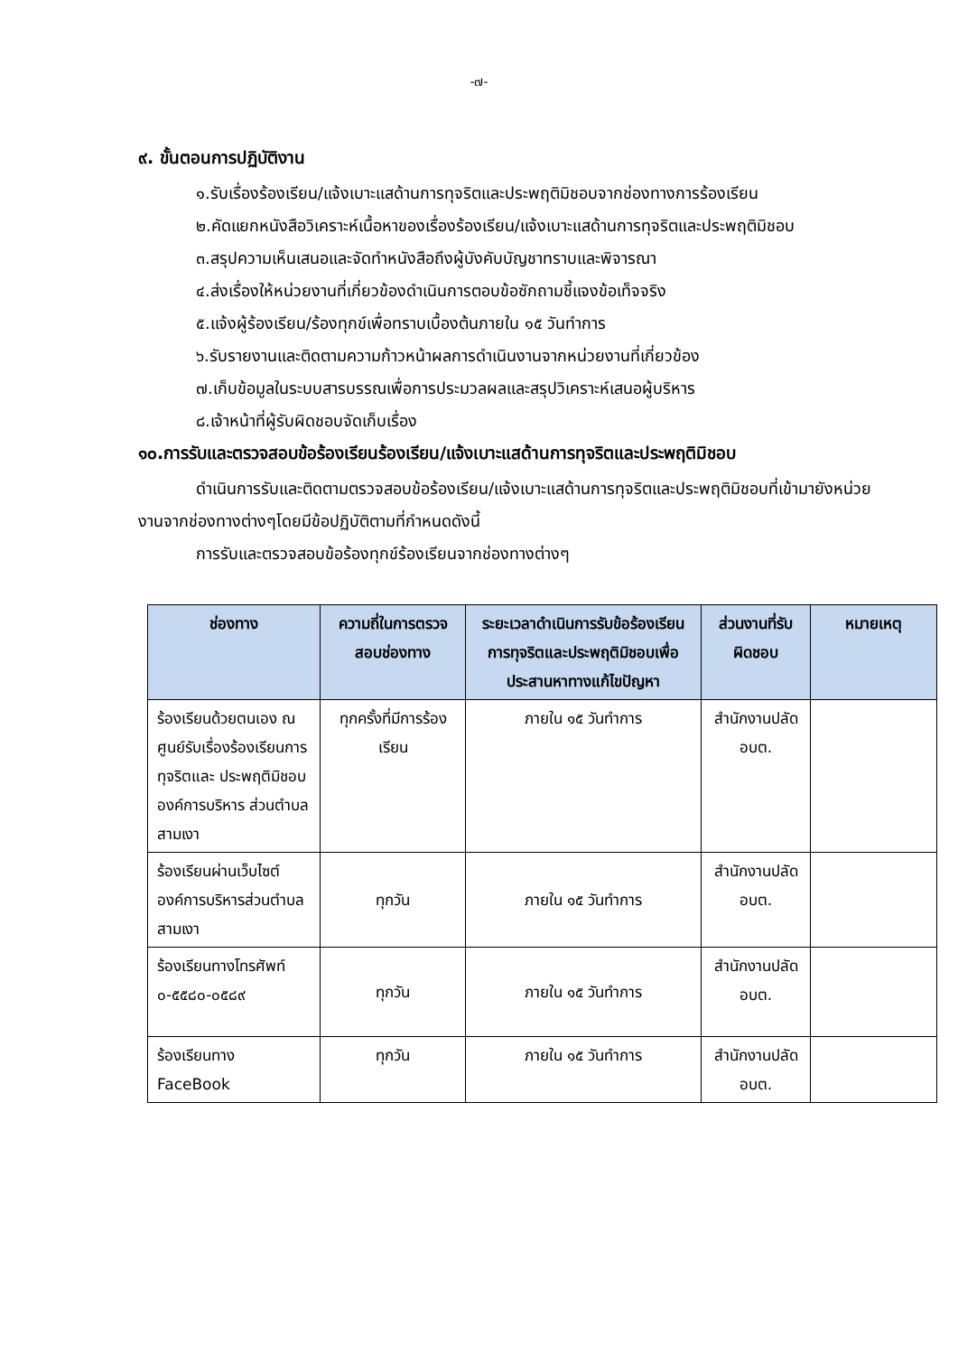-๗-
๙. ขั้นตอนการปฏิบัติงาน
๑.รับเรื่องร้องเรียน/แจ้งเบาะแสด้านการทุจริตและประพฤติมิชอบจากช่องทางการร้องเรียน
๒.คัดแยกหนังสือวิเคราะห์เนื้อหาของเรื่องร้องเรียน/แจ้งเบาะแสด้านการทุจริตและประพฤติมิชอบ
๓.สรุปความเห็นเสนอและจัดทำหนังสือถึงผู้บังคับบัญชาทราบและพิจารณา
๔.ส่งเรื่องให้หน่วยงานที่เกี่ยวข้องดำเนินการตอบข้อซักถามชี้แจงข้อเท็จจริง
๕.แจ้งผู้ร้องเรียน/ร้องทุกข์เพื่อทราบเบื้องต้นภายใน ๑๕ วันทำการ
๖.รับรายงานและติดตามความก้าวหน้าผลการดำเนินงานจากหน่วยงานที่เกี่ยวข้อง
๗.เก็บข้อมูลในระบบสารบรรณเพื่อการประมวลผลและสรุปวิเคราะห์เสนอผู้บริหาร
๘.เจ้าหน้าที่ผู้รับผิดชอบจัดเก็บเรื่อง
๑๐.การรับและตรวจสอบข้อร้องเรียนร้องเรียน/แจ้งเบาะแสด้านการทุจริตและประพฤติมิชอบ
ดำเนินการรับและติดตามตรวจสอบข้อร้องเรียน/แจ้งเบาะแสด้านการทุจริตและประพฤติมิชอบที่เข้ามายังหน่วยงานจากช่องทางต่างๆโดยมีข้อปฏิบัติตามที่กำหนดดังนี้
การรับและตรวจสอบข้อร้องทุกข์ร้องเรียนจากช่องทางต่างๆ
| ช่องทาง | ความถี่ในการตรวจสอบช่องทาง | ระยะเวลาดำเนินการรับข้อร้องเรียนการทุจริตและประพฤติมิชอบเพื่อประสานหาทางแก้ไขปัญหา | ส่วนงานที่รับผิดชอบ | หมายเหตุ |
| --- | --- | --- | --- | --- |
| ร้องเรียนด้วยตนเอง ณ ศูนย์รับเรื่องร้องเรียนการทุจริตและ ประพฤติมิชอบ องค์การบริหาร ส่วนตำบลสามเงา | ทุกครั้งที่มีการร้องเรียน | ภายใน ๑๕ วันทำการ | สำนักงานปลัด อบต. | |
| ร้องเรียนผ่านเว็บไซต์องค์การบริหารส่วนตำบลสามเงา | ทุกวัน | ภายใน ๑๕ วันทำการ | สำนักงานปลัด อบต. | |
| ร้องเรียนทางโทรศัพท์ ๐-๕๕๘๐-๐๕๘๙ | ทุกวัน | ภายใน ๑๕ วันทำการ | สำนักงานปลัด อบต. | |
| ร้องเรียนทาง FaceBook | ทุกวัน | ภายใน ๑๕ วันทำการ | สำนักงานปลัด อบต. | |